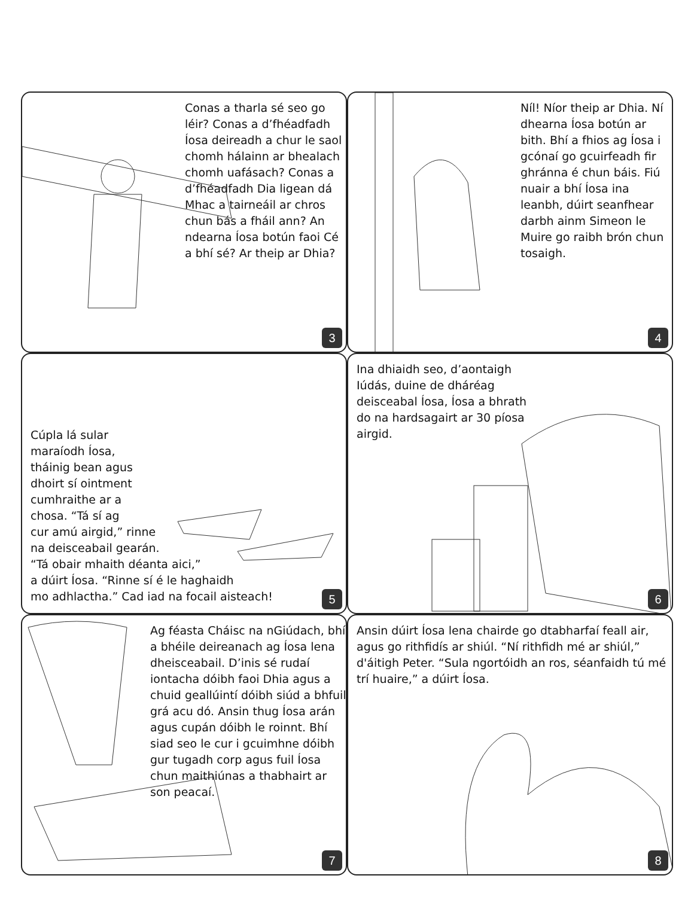Conas a tharla sé seo go léir? Conas a d’fhéadfadh Íosa deireadh a chur le saol chomh hálainn ar bhealach chomh uafásach? Conas a d’fhéadfadh Dia ligean dá Mhac a tairneáil ar chros chun bás a fháil ann? An ndearna Íosa botún faoi Cé a bhí sé? Ar theip ar Dhia?
3
Níl! Níor theip ar Dhia. Ní dhearna Íosa botún ar bith. Bhí a fhios ag Íosa i gcónaí go gcuirfeadh fir ghránna é chun báis. Fiú nuair a bhí Íosa ina leanbh, dúirt seanfhear darbh ainm Simeon le Muire go raibh brón chun tosaigh.
4
Cúpla lá sular
maraíodh Íosa,
tháinig bean agus
dhoirt sí ointment
cumhraithe ar a
chosa. “Tá sí ag
cur amú airgid,” rinne
na deisceabail gearán.
“Tá obair mhaith déanta aici,”
a dúirt Íosa. “Rinne sí é le haghaidh
mo adhlactha.” Cad iad na focail aisteach!
5
Ina dhiaidh seo, d’aontaigh Iúdás, duine de dháréag deisceabal Íosa, Íosa a bhrath do na hardsagairt ar 30 píosa airgid.
6
Ag féasta Cháisc na nGiúdach, bhí a bhéile deireanach ag Íosa lena dheisceabail. D’inis sé rudaí iontacha dóibh faoi Dhia agus a chuid geallúintí dóibh siúd a bhfuil grá acu dó. Ansin thug Íosa arán agus cupán dóibh le roinnt. Bhí siad seo le cur i gcuimhne dóibh gur tugadh corp agus fuil Íosa chun maithiúnas a thabhairt ar son peacaí.
7
Ansin dúirt Íosa lena chairde go dtabharfaí feall air, agus go rithfidís ar shiúl. “Ní rithfidh mé ar shiúl,” d'áitigh Peter. “Sula ngortóidh an ros, séanfaidh tú mé trí huaire,” a dúirt Íosa.
8